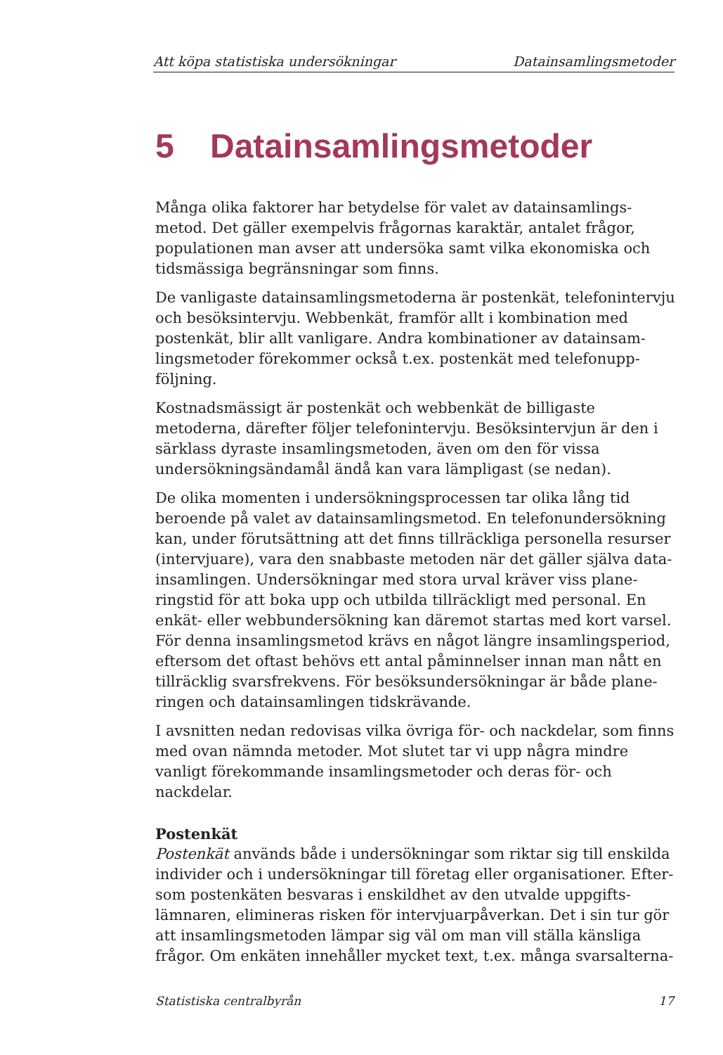Att köpa statistiska undersökningar Datainsamlingsmetoder
5 Datainsamlingsmetoder
Många olika faktorer har betydelse för valet av datainsamlings­metod. Det gäller exempelvis frågornas karaktär, antalet frågor, populationen man avser att undersöka samt vilka ekonomiska och tidsmässiga begränsningar som finns.
De vanligaste datainsamlingsmetoderna är postenkät, telefoninter­vju och besöksintervju. Webbenkät, framför allt i kombination med postenkät, blir allt vanligare. Andra kombinationer av datainsam­lingsmetoder förekommer också t.ex. postenkät med telefonupp­följning.
Kostnadsmässigt är postenkät och webbenkät de billigaste metoderna, därefter följer telefonintervju. Besöksintervjun är den i särklass dyraste insamlingsmetoden, även om den för vissa undersöknings­ändamål ändå kan vara lämpligast (se nedan).
De olika momenten i undersökningsprocessen tar olika lång tid beroende på valet av datainsamlingsmetod. En telefonundersökning kan, under förutsättning att det finns tillräckliga personella resurser (intervjuare), vara den snabbaste metoden när det gäller själva data­insamlingen. Undersökningar med stora urval kräver viss plane­ringstid för att boka upp och utbilda tillräckligt med personal. En enkät- eller webbundersökning kan däremot startas med kort varsel. För denna insamlingsmetod krävs en något längre insamlingsperiod, eftersom det oftast behövs ett antal påminnelser innan man nått en tillräcklig svarsfrekvens. För besöksundersökningar är både plane­ringen och datainsamlingen tidskrävande.
I avsnitten nedan redovisas vilka övriga för- och nackdelar, som finns med ovan nämnda metoder. Mot slutet tar vi upp några mindre vanligt förekommande insamlingsmetoder och deras för- och nackdelar.
Postenkät
Postenkät används både i undersökningar som riktar sig till enskilda individer och i undersökningar till företag eller organisationer. Efter­som postenkäten besvaras i enskildhet av den utvalde uppgifts­lämnaren, elimineras risken för intervjuarpåverkan. Det i sin tur gör att insamlingsmetoden lämpar sig väl om man vill ställa känsliga frågor. Om enkäten innehåller mycket text, t.ex. många svarsalterna-
Statistiska centralbyrån 17